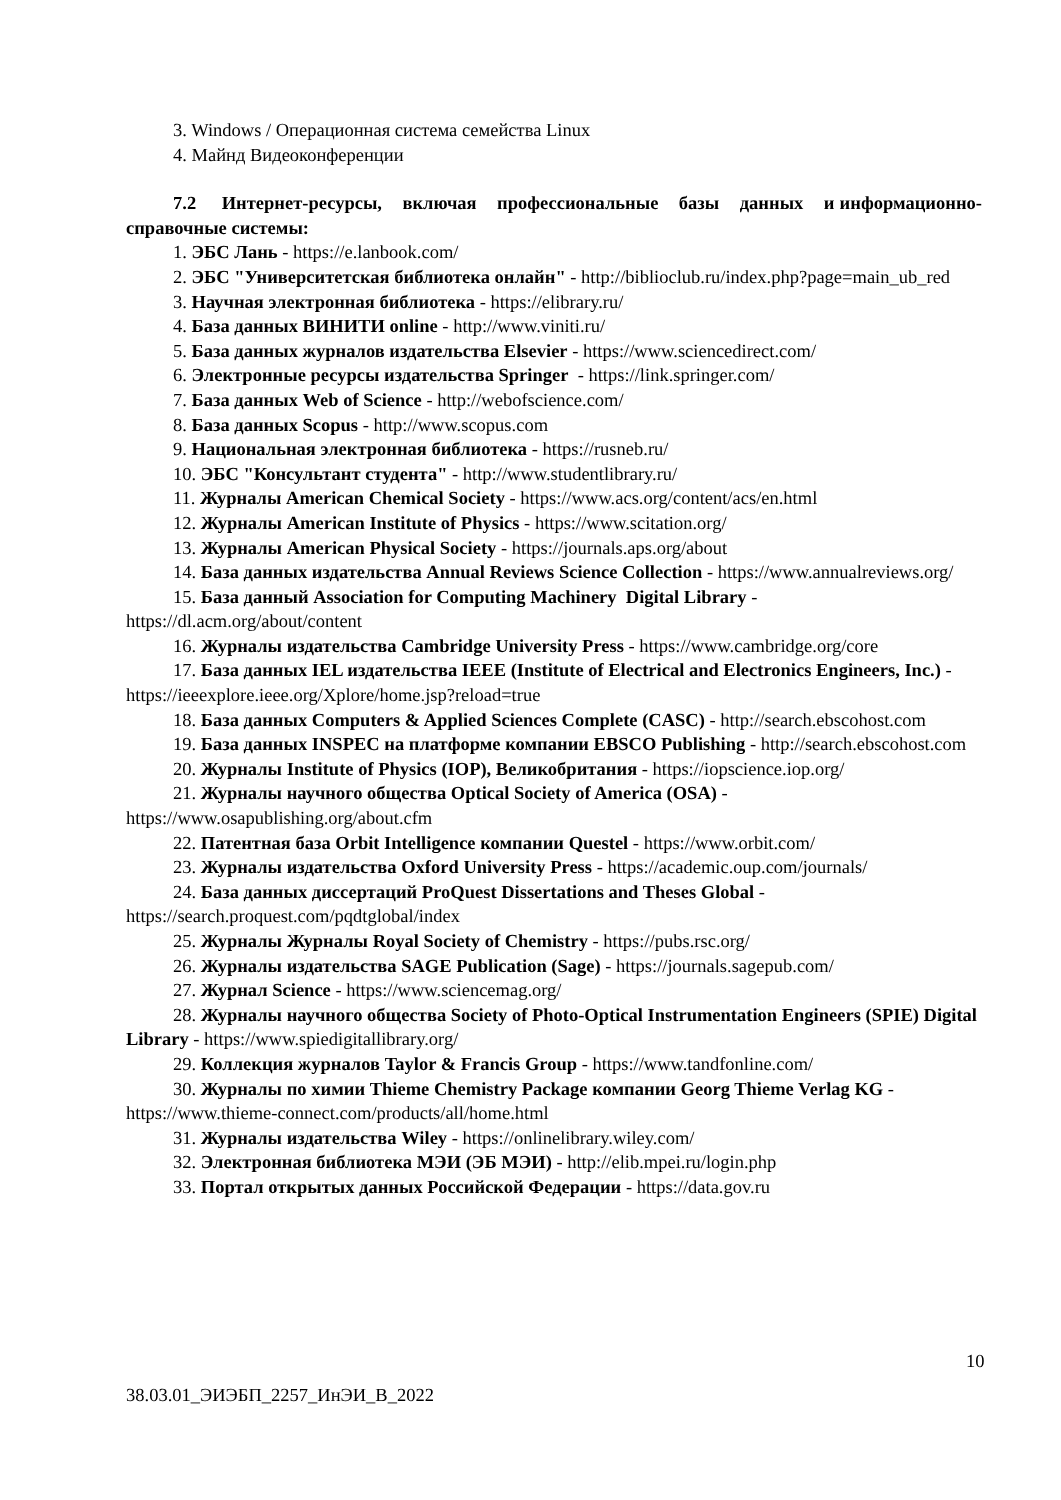3. Windows / Операционная система семейства Linux
4. Майнд Видеоконференции
7.2 Интернет-ресурсы, включая профессиональные базы данных и информационно-справочные системы:
1. ЭБС Лань - https://e.lanbook.com/
2. ЭБС "Университетская библиотека онлайн" - http://biblioclub.ru/index.php?page=main_ub_red
3. Научная электронная библиотека - https://elibrary.ru/
4. База данных ВИНИТИ online - http://www.viniti.ru/
5. База данных журналов издательства Elsevier - https://www.sciencedirect.com/
6. Электронные ресурсы издательства Springer - https://link.springer.com/
7. База данных Web of Science - http://webofscience.com/
8. База данных Scopus - http://www.scopus.com
9. Национальная электронная библиотека - https://rusneb.ru/
10. ЭБС "Консультант студента" - http://www.studentlibrary.ru/
11. Журналы American Chemical Society - https://www.acs.org/content/acs/en.html
12. Журналы American Institute of Physics - https://www.scitation.org/
13. Журналы American Physical Society - https://journals.aps.org/about
14. База данных издательства Annual Reviews Science Collection - https://www.annualreviews.org/
15. База данный Association for Computing Machinery Digital Library - https://dl.acm.org/about/content
16. Журналы издательства Cambridge University Press - https://www.cambridge.org/core
17. База данных IEL издательства IEEE (Institute of Electrical and Electronics Engineers, Inc.) - https://ieeexplore.ieee.org/Xplore/home.jsp?reload=true
18. База данных Computers & Applied Sciences Complete (CASC) - http://search.ebscohost.com
19. База данных INSPEC на платформе компании EBSCO Publishing - http://search.ebscohost.com
20. Журналы Institute of Physics (IOP), Великобритания - https://iopscience.iop.org/
21. Журналы научного общества Optical Society of America (OSA) - https://www.osapublishing.org/about.cfm
22. Патентная база Orbit Intelligence компании Questel - https://www.orbit.com/
23. Журналы издательства Oxford University Press - https://academic.oup.com/journals/
24. База данных диссертаций ProQuest Dissertations and Theses Global - https://search.proquest.com/pqdtglobal/index
25. Журналы Журналы Royal Society of Chemistry - https://pubs.rsc.org/
26. Журналы издательства SAGE Publication (Sage) - https://journals.sagepub.com/
27. Журнал Science - https://www.sciencemag.org/
28. Журналы научного общества Society of Photo-Optical Instrumentation Engineers (SPIE) Digital Library - https://www.spiedigitallibrary.org/
29. Коллекция журналов Taylor & Francis Group - https://www.tandfonline.com/
30. Журналы по химии Thieme Chemistry Package компании Georg Thieme Verlag KG - https://www.thieme-connect.com/products/all/home.html
31. Журналы издательства Wiley - https://onlinelibrary.wiley.com/
32. Электронная библиотека МЭИ (ЭБ МЭИ) - http://elib.mpei.ru/login.php
33. Портал открытых данных Российской Федерации - https://data.gov.ru
10
38.03.01_ЭИЭБП_2257_ИнЭИ_В_2022